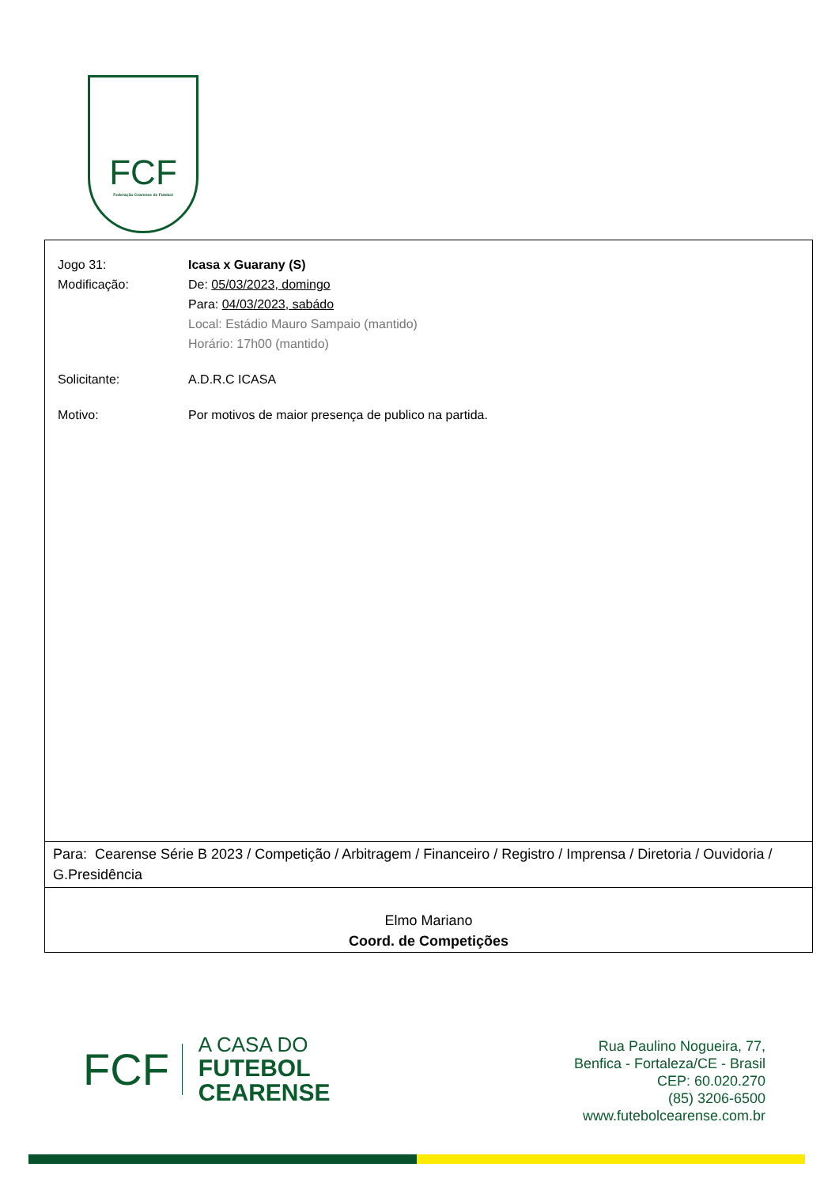FCF
Federação Cearense de Futebol
Jogo 31: Icasa x Guarany (S)
Modificação: De: 05/03/2023, domingo
Para: 04/03/2023, sabádo
Local: Estádio Mauro Sampaio (mantido)
Horário: 17h00 (mantido)
Solicitante: A.D.R.C ICASA
Motivo: Por motivos de maior presença de publico na partida.
Para: Cearense Série B 2023 / Competição / Arbitragem / Financeiro / Registro / Imprensa / Diretoria / Ouvidoria / G.Presidência
Elmo Mariano
Coord. de Competições
FCF
A CASA DO
FUTEBOL
CEARENSE
Rua Paulino Nogueira, 77,
Benfica - Fortaleza/CE - Brasil
CEP: 60.020.270
(85) 3206-6500
www.futebolcearense.com.br